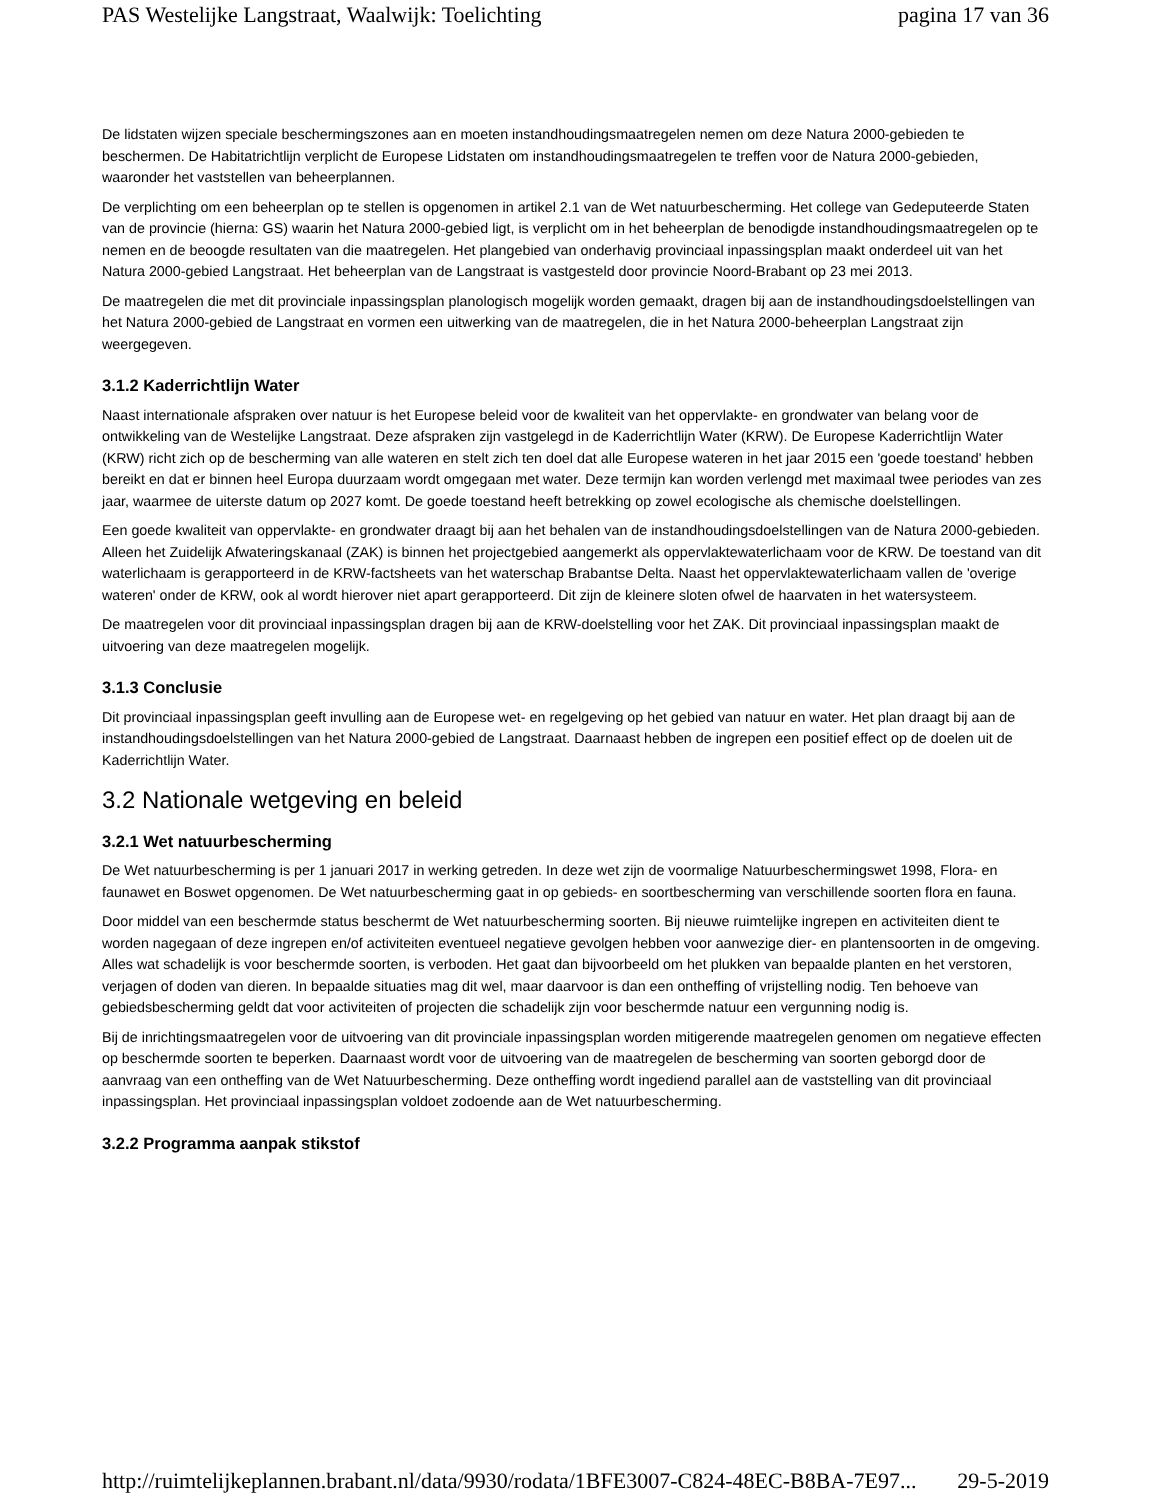PAS Westelijke Langstraat, Waalwijk: Toelichting pagina 17 van 36
De lidstaten wijzen speciale beschermingszones aan en moeten instandhoudingsmaatregelen nemen om deze Natura 2000-gebieden te beschermen. De Habitatrichtlijn verplicht de Europese Lidstaten om instandhoudingsmaatregelen te treffen voor de Natura 2000-gebieden, waaronder het vaststellen van beheerplannen.
De verplichting om een beheerplan op te stellen is opgenomen in artikel 2.1 van de Wet natuurbescherming. Het college van Gedeputeerde Staten van de provincie (hierna: GS) waarin het Natura 2000-gebied ligt, is verplicht om in het beheerplan de benodigde instandhoudingsmaatregelen op te nemen en de beoogde resultaten van die maatregelen. Het plangebied van onderhavig provinciaal inpassingsplan maakt onderdeel uit van het Natura 2000-gebied Langstraat. Het beheerplan van de Langstraat is vastgesteld door provincie Noord-Brabant op 23 mei 2013.
De maatregelen die met dit provinciale inpassingsplan planologisch mogelijk worden gemaakt, dragen bij aan de instandhoudingsdoelstellingen van het Natura 2000-gebied de Langstraat en vormen een uitwerking van de maatregelen, die in het Natura 2000-beheerplan Langstraat zijn weergegeven.
3.1.2 Kaderrichtlijn Water
Naast internationale afspraken over natuur is het Europese beleid voor de kwaliteit van het oppervlakte- en grondwater van belang voor de ontwikkeling van de Westelijke Langstraat. Deze afspraken zijn vastgelegd in de Kaderrichtlijn Water (KRW). De Europese Kaderrichtlijn Water (KRW) richt zich op de bescherming van alle wateren en stelt zich ten doel dat alle Europese wateren in het jaar 2015 een 'goede toestand' hebben bereikt en dat er binnen heel Europa duurzaam wordt omgegaan met water. Deze termijn kan worden verlengd met maximaal twee periodes van zes jaar, waarmee de uiterste datum op 2027 komt. De goede toestand heeft betrekking op zowel ecologische als chemische doelstellingen.
Een goede kwaliteit van oppervlakte- en grondwater draagt bij aan het behalen van de instandhoudingsdoelstellingen van de Natura 2000-gebieden. Alleen het Zuidelijk Afwateringskanaal (ZAK) is binnen het projectgebied aangemerkt als oppervlaktewaterlichaam voor de KRW. De toestand van dit waterlichaam is gerapporteerd in de KRW-factsheets van het waterschap Brabantse Delta. Naast het oppervlaktewaterlichaam vallen de 'overige wateren' onder de KRW, ook al wordt hierover niet apart gerapporteerd. Dit zijn de kleinere sloten ofwel de haarvaten in het watersysteem.
De maatregelen voor dit provinciaal inpassingsplan dragen bij aan de KRW-doelstelling voor het ZAK. Dit provinciaal inpassingsplan maakt de uitvoering van deze maatregelen mogelijk.
3.1.3 Conclusie
Dit provinciaal inpassingsplan geeft invulling aan de Europese wet- en regelgeving op het gebied van natuur en water. Het plan draagt bij aan de instandhoudingsdoelstellingen van het Natura 2000-gebied de Langstraat. Daarnaast hebben de ingrepen een positief effect op de doelen uit de Kaderrichtlijn Water.
3.2 Nationale wetgeving en beleid
3.2.1 Wet natuurbescherming
De Wet natuurbescherming is per 1 januari 2017 in werking getreden. In deze wet zijn de voormalige Natuurbeschermingswet 1998, Flora- en faunawet en Boswet opgenomen. De Wet natuurbescherming gaat in op gebieds- en soortbescherming van verschillende soorten flora en fauna.
Door middel van een beschermde status beschermt de Wet natuurbescherming soorten. Bij nieuwe ruimtelijke ingrepen en activiteiten dient te worden nagegaan of deze ingrepen en/of activiteiten eventueel negatieve gevolgen hebben voor aanwezige dier- en plantensoorten in de omgeving. Alles wat schadelijk is voor beschermde soorten, is verboden. Het gaat dan bijvoorbeeld om het plukken van bepaalde planten en het verstoren, verjagen of doden van dieren. In bepaalde situaties mag dit wel, maar daarvoor is dan een ontheffing of vrijstelling nodig. Ten behoeve van gebiedsbescherming geldt dat voor activiteiten of projecten die schadelijk zijn voor beschermde natuur een vergunning nodig is.
Bij de inrichtingsmaatregelen voor de uitvoering van dit provinciale inpassingsplan worden mitigerende maatregelen genomen om negatieve effecten op beschermde soorten te beperken. Daarnaast wordt voor de uitvoering van de maatregelen de bescherming van soorten geborgd door de aanvraag van een ontheffing van de Wet Natuurbescherming. Deze ontheffing wordt ingediend parallel aan de vaststelling van dit provinciaal inpassingsplan. Het provinciaal inpassingsplan voldoet zodoende aan de Wet natuurbescherming.
3.2.2 Programma aanpak stikstof
http://ruimtelijkeplannen.brabant.nl/data/9930/rodata/1BFE3007-C824-48EC-B8BA-7E97... 29-5-2019